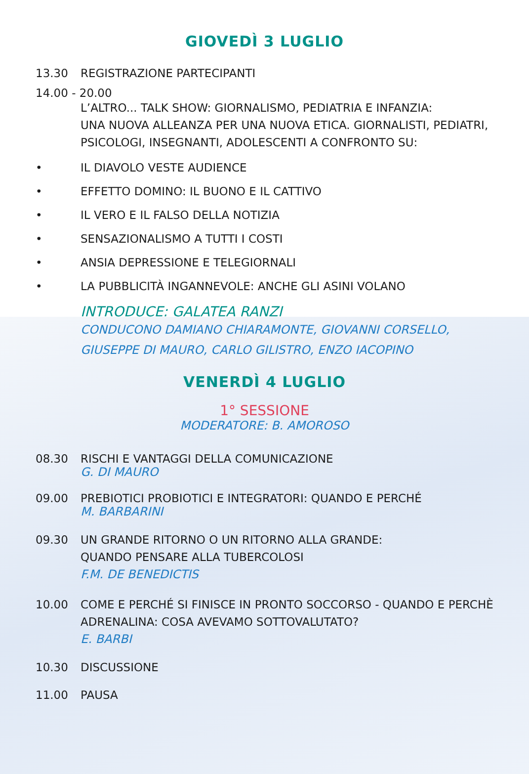GIOVEDÌ 3 LUGLIO
13.30 REGISTRAZIONE PARTECIPANTI
14.00 - 20.00
L’ALTRO... TALK SHOW: GIORNALISMO, PEDIATRIA E INFANZIA:
UNA NUOVA ALLEANZA PER UNA NUOVA ETICA. GIORNALISTI, PEDIATRI,
PSICOLOGI, INSEGNANTI, ADOLESCENTI A CONFRONTO SU:
• IL DIAVOLO VESTE AUDIENCE
• EFFETTO DOMINO: IL BUONO E IL CATTIVO
• IL VERO E IL FALSO DELLA NOTIZIA
• SENSAZIONALISMO A TUTTI I COSTI
• ANSIA DEPRESSIONE E TELEGIORNALI
• LA PUBBLICITÀ INGANNEVOLE: ANCHE GLI ASINI VOLANO
INTRODUCE: GALATEA RANZI
CONDUCONO DAMIANO CHIARAMONTE, GIOVANNI CORSELLO,
GIUSEPPE DI MAURO, CARLO GILISTRO, ENZO IACOPINO
VENERDÌ 4 LUGLIO
1° SESSIONE
MODERATORE: B. AMOROSO
08.30 RISCHI E VANTAGGI DELLA COMUNICAZIONE
G. DI MAURO
09.00 PREBIOTICI PROBIOTICI E INTEGRATORI: QUANDO E PERCHÉ
M. BARBARINI
09.30 UN GRANDE RITORNO O UN RITORNO ALLA GRANDE:
QUANDO PENSARE ALLA TUBERCOLOSI
F.M. DE BENEDICTIS
10.00 COME E PERCHÉ SI FINISCE IN PRONTO SOCCORSO - QUANDO E PERCHÈ
ADRENALINA: COSA AVEVAMO SOTTOVALUTATO?
E. BARBI
10.30 DISCUSSIONE
11.00 PAUSA